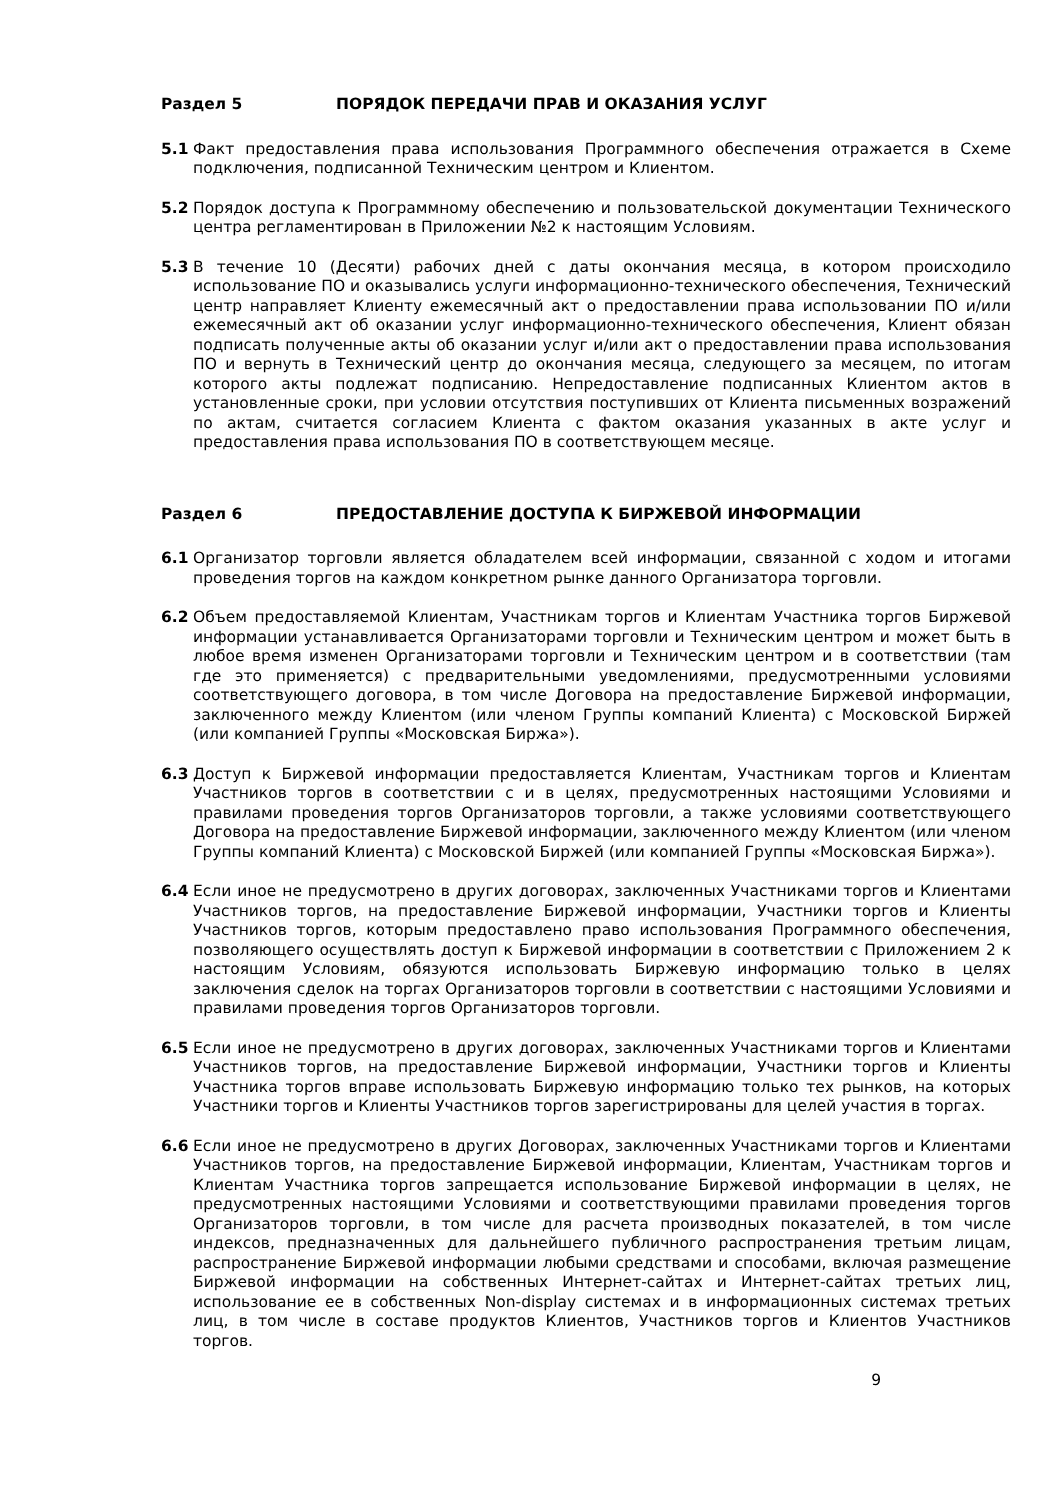Раздел 5 ПОРЯДОК ПЕРЕДАЧИ ПРАВ И ОКАЗАНИЯ УСЛУГ
5.1 Факт предоставления права использования Программного обеспечения отражается в Схеме подключения, подписанной Техническим центром и Клиентом.
5.2 Порядок доступа к Программному обеспечению и пользовательской документации Технического центра регламентирован в Приложении №2 к настоящим Условиям.
5.3 В течение 10 (Десяти) рабочих дней с даты окончания месяца, в котором происходило использование ПО и оказывались услуги информационно-технического обеспечения, Технический центр направляет Клиенту ежемесячный акт о предоставлении права использовании ПО и/или ежемесячный акт об оказании услуг информационно-технического обеспечения, Клиент обязан подписать полученные акты об оказании услуг и/или акт о предоставлении права использования ПО и вернуть в Технический центр до окончания месяца, следующего за месяцем, по итогам которого акты подлежат подписанию. Непредоставление подписанных Клиентом актов в установленные сроки, при условии отсутствия поступивших от Клиента письменных возражений по актам, считается согласием Клиента с фактом оказания указанных в акте услуг и предоставления права использования ПО в соответствующем месяце.
Раздел 6 ПРЕДОСТАВЛЕНИЕ ДОСТУПА К БИРЖЕВОЙ ИНФОРМАЦИИ
6.1 Организатор торговли является обладателем всей информации, связанной с ходом и итогами проведения торгов на каждом конкретном рынке данного Организатора торговли.
6.2 Объем предоставляемой Клиентам, Участникам торгов и Клиентам Участника торгов Биржевой информации устанавливается Организаторами торговли и Техническим центром и может быть в любое время изменен Организаторами торговли и Техническим центром и в соответствии (там где это применяется) с предварительными уведомлениями, предусмотренными условиями соответствующего договора, в том числе Договора на предоставление Биржевой информации, заключенного между Клиентом (или членом Группы компаний Клиента) с Московской Биржей (или компанией Группы «Московская Биржа»).
6.3 Доступ к Биржевой информации предоставляется Клиентам, Участникам торгов и Клиентам Участников торгов в соответствии с и в целях, предусмотренных настоящими Условиями и правилами проведения торгов Организаторов торговли, а также условиями соответствующего Договора на предоставление Биржевой информации, заключенного между Клиентом (или членом Группы компаний Клиента) с Московской Биржей (или компанией Группы «Московская Биржа»).
6.4 Если иное не предусмотрено в других договорах, заключенных Участниками торгов и Клиентами Участников торгов, на предоставление Биржевой информации, Участники торгов и Клиенты Участников торгов, которым предоставлено право использования Программного обеспечения, позволяющего осуществлять доступ к Биржевой информации в соответствии с Приложением 2 к настоящим Условиям, обязуются использовать Биржевую информацию только в целях заключения сделок на торгах Организаторов торговли в соответствии с настоящими Условиями и правилами проведения торгов Организаторов торговли.
6.5 Если иное не предусмотрено в других договорах, заключенных Участниками торгов и Клиентами Участников торгов, на предоставление Биржевой информации, Участники торгов и Клиенты Участника торгов вправе использовать Биржевую информацию только тех рынков, на которых Участники торгов и Клиенты Участников торгов зарегистрированы для целей участия в торгах.
6.6 Если иное не предусмотрено в других Договорах, заключенных Участниками торгов и Клиентами Участников торгов, на предоставление Биржевой информации, Клиентам, Участникам торгов и Клиентам Участника торгов запрещается использование Биржевой информации в целях, не предусмотренных настоящими Условиями и соответствующими правилами проведения торгов Организаторов торговли, в том числе для расчета производных показателей, в том числе индексов, предназначенных для дальнейшего публичного распространения третьим лицам, распространение Биржевой информации любыми средствами и способами, включая размещение Биржевой информации на собственных Интернет-сайтах и Интернет-сайтах третьих лиц, использование ее в собственных Non-display системах и в информационных системах третьих лиц, в том числе в составе продуктов Клиентов, Участников торгов и Клиентов Участников торгов.
9